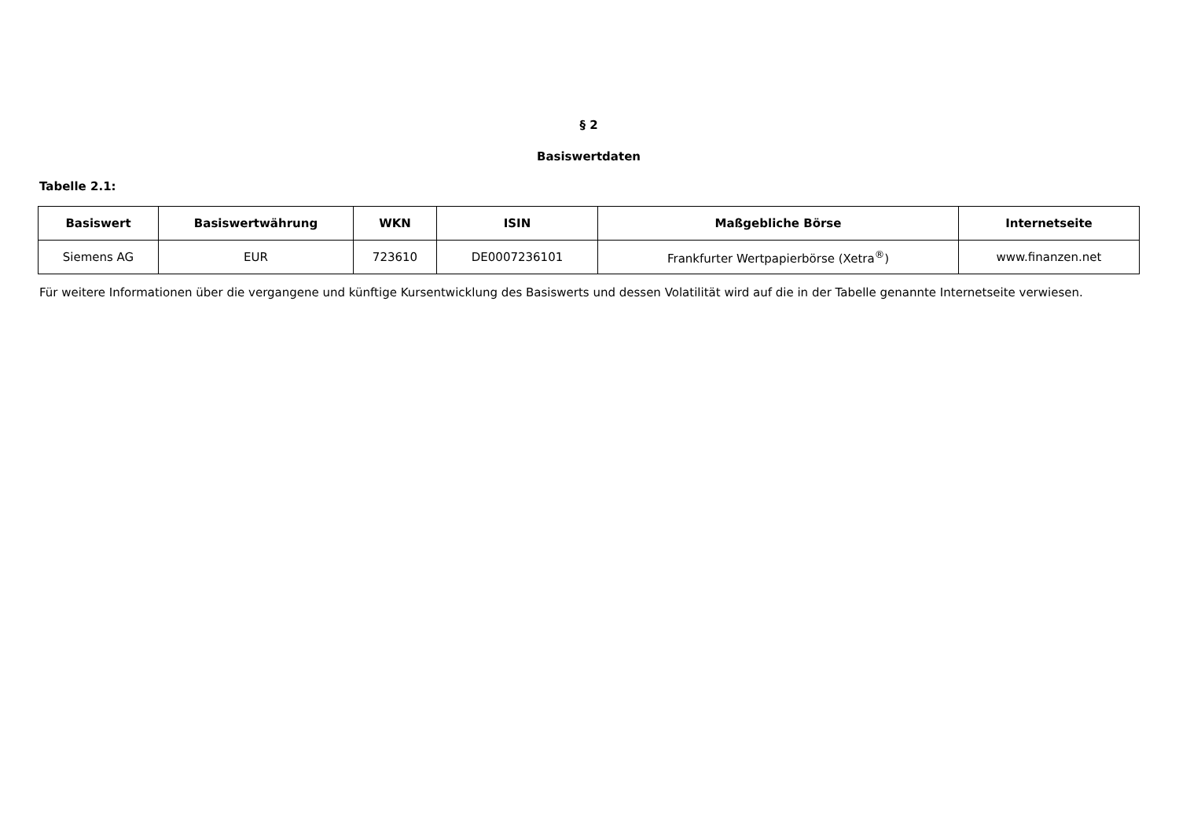§ 2
Basiswertdaten
Tabelle 2.1:
| Basiswert | Basiswertwährung | WKN | ISIN | Maßgebliche Börse | Internetseite |
| --- | --- | --- | --- | --- | --- |
| Siemens AG | EUR | 723610 | DE0007236101 | Frankfurter Wertpapierbörse (Xetra<sup>®</sup>) | www.finanzen.net |
Für weitere Informationen über die vergangene und künftige Kursentwicklung des Basiswerts und dessen Volatilität wird auf die in der Tabelle genannte Internetseite verwiesen.